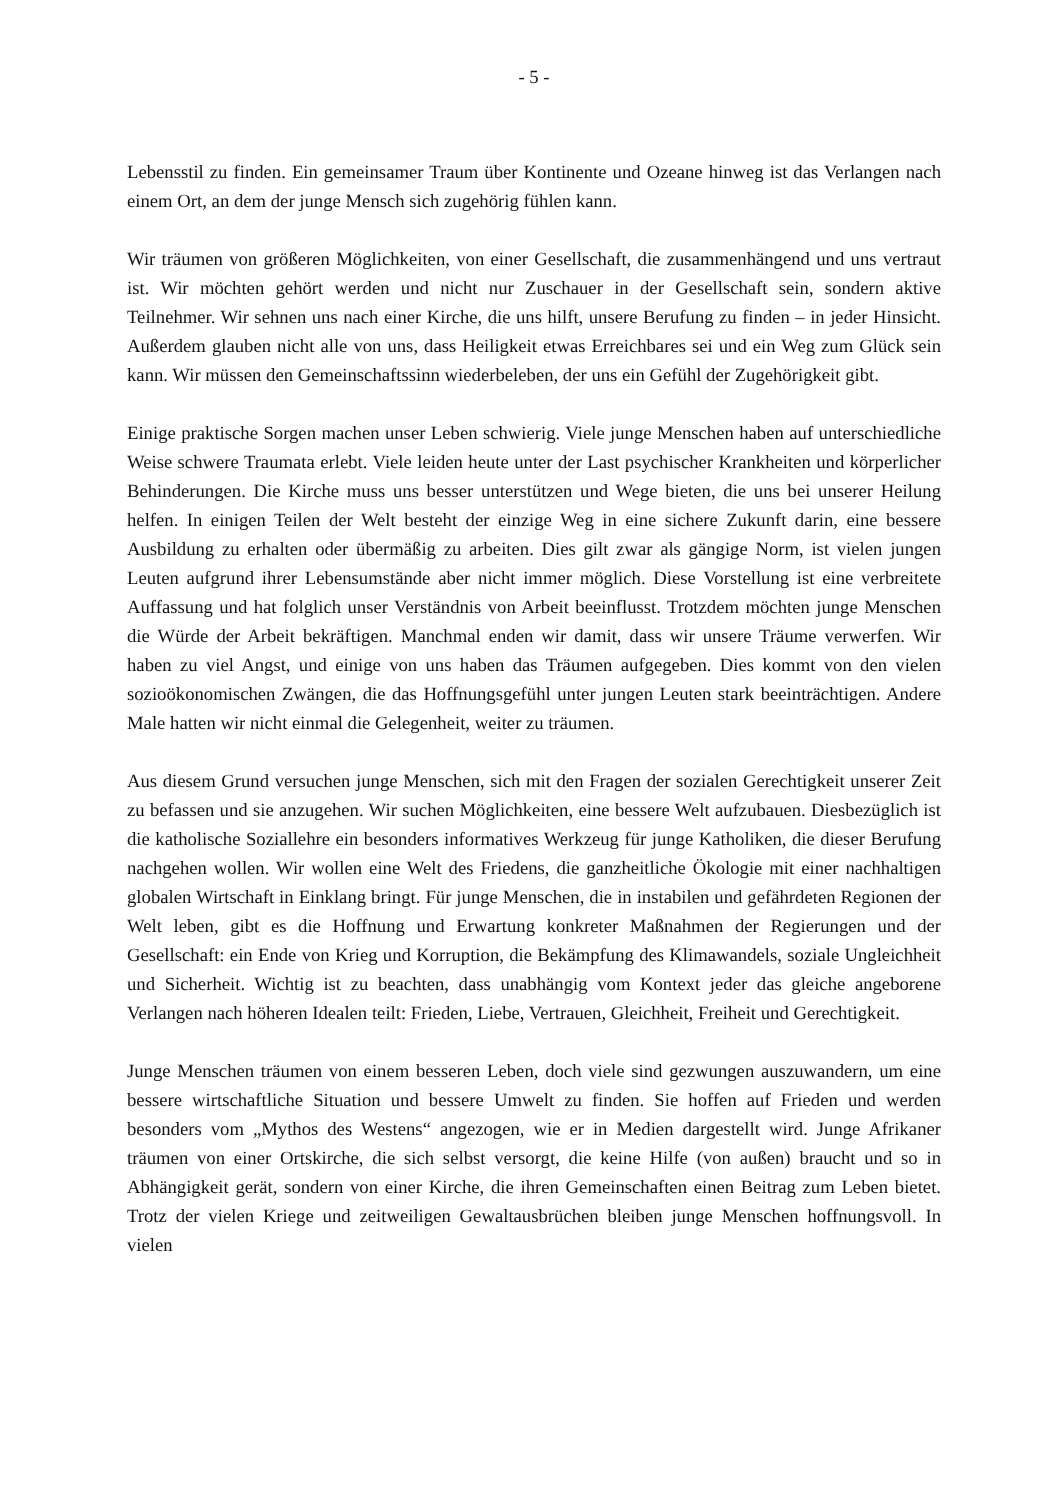- 5 -
Lebensstil zu finden. Ein gemeinsamer Traum über Kontinente und Ozeane hinweg ist das Verlangen nach einem Ort, an dem der junge Mensch sich zugehörig fühlen kann.
Wir träumen von größeren Möglichkeiten, von einer Gesellschaft, die zusammenhängend und uns vertraut ist. Wir möchten gehört werden und nicht nur Zuschauer in der Gesellschaft sein, sondern aktive Teilnehmer. Wir sehnen uns nach einer Kirche, die uns hilft, unsere Berufung zu finden – in jeder Hinsicht. Außerdem glauben nicht alle von uns, dass Heiligkeit etwas Erreichbares sei und ein Weg zum Glück sein kann. Wir müssen den Gemeinschaftssinn wiederbeleben, der uns ein Gefühl der Zugehörigkeit gibt.
Einige praktische Sorgen machen unser Leben schwierig. Viele junge Menschen haben auf unterschiedliche Weise schwere Traumata erlebt. Viele leiden heute unter der Last psychischer Krankheiten und körperlicher Behinderungen. Die Kirche muss uns besser unterstützen und Wege bieten, die uns bei unserer Heilung helfen. In einigen Teilen der Welt besteht der einzige Weg in eine sichere Zukunft darin, eine bessere Ausbildung zu erhalten oder übermäßig zu arbeiten. Dies gilt zwar als gängige Norm, ist vielen jungen Leuten aufgrund ihrer Lebensumstände aber nicht immer möglich. Diese Vorstellung ist eine verbreitete Auffassung und hat folglich unser Verständnis von Arbeit beeinflusst. Trotzdem möchten junge Menschen die Würde der Arbeit bekräftigen. Manchmal enden wir damit, dass wir unsere Träume verwerfen. Wir haben zu viel Angst, und einige von uns haben das Träumen aufgegeben. Dies kommt von den vielen sozioökonomischen Zwängen, die das Hoffnungsgefühl unter jungen Leuten stark beeinträchtigen. Andere Male hatten wir nicht einmal die Gelegenheit, weiter zu träumen.
Aus diesem Grund versuchen junge Menschen, sich mit den Fragen der sozialen Gerechtigkeit unserer Zeit zu befassen und sie anzugehen. Wir suchen Möglichkeiten, eine bessere Welt aufzubauen. Diesbezüglich ist die katholische Soziallehre ein besonders informatives Werkzeug für junge Katholiken, die dieser Berufung nachgehen wollen. Wir wollen eine Welt des Friedens, die ganzheitliche Ökologie mit einer nachhaltigen globalen Wirtschaft in Einklang bringt. Für junge Menschen, die in instabilen und gefährdeten Regionen der Welt leben, gibt es die Hoffnung und Erwartung konkreter Maßnahmen der Regierungen und der Gesellschaft: ein Ende von Krieg und Korruption, die Bekämpfung des Klimawandels, soziale Ungleichheit und Sicherheit. Wichtig ist zu beachten, dass unabhängig vom Kontext jeder das gleiche angeborene Verlangen nach höheren Idealen teilt: Frieden, Liebe, Vertrauen, Gleichheit, Freiheit und Gerechtigkeit.
Junge Menschen träumen von einem besseren Leben, doch viele sind gezwungen auszuwandern, um eine bessere wirtschaftliche Situation und bessere Umwelt zu finden. Sie hoffen auf Frieden und werden besonders vom „Mythos des Westens“ angezogen, wie er in Medien dargestellt wird. Junge Afrikaner träumen von einer Ortskirche, die sich selbst versorgt, die keine Hilfe (von außen) braucht und so in Abhängigkeit gerät, sondern von einer Kirche, die ihren Gemeinschaften einen Beitrag zum Leben bietet. Trotz der vielen Kriege und zeitweiligen Gewaltausbrüchen bleiben junge Menschen hoffnungsvoll. In vielen